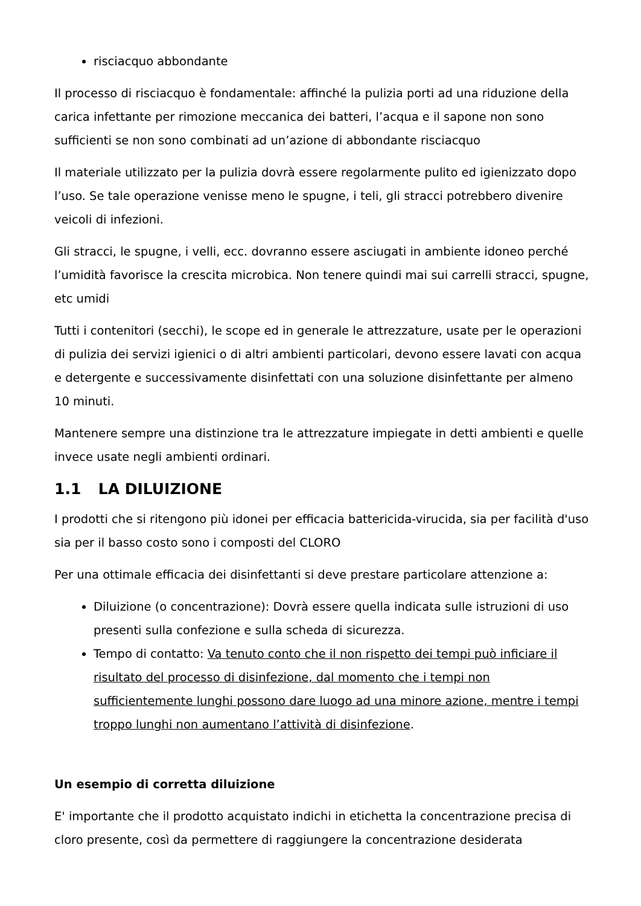risciacquo abbondante
Il processo di risciacquo è fondamentale: affinché la pulizia porti ad una riduzione della carica infettante per rimozione meccanica dei batteri, l’acqua e il sapone non sono sufficienti se non sono combinati ad un’azione di abbondante risciacquo
Il materiale utilizzato per la pulizia dovrà essere regolarmente pulito ed igienizzato dopo l’uso. Se tale operazione venisse meno le spugne, i teli, gli stracci potrebbero divenire veicoli di infezioni.
Gli stracci, le spugne, i velli, ecc. dovranno essere asciugati in ambiente idoneo perché l’umidità favorisce la crescita microbica. Non tenere quindi mai sui carrelli stracci, spugne, etc umidi
Tutti i contenitori (secchi), le scope ed in generale le attrezzature, usate per le operazioni di pulizia dei servizi igienici o di altri ambienti particolari, devono essere lavati con acqua e detergente e successivamente disinfettati con una soluzione disinfettante per almeno 10 minuti.
Mantenere sempre una distinzione tra le attrezzature impiegate in detti ambienti e quelle invece usate negli ambienti ordinari.
1.1 LA DILUIZIONE
I prodotti che si ritengono più idonei per efficacia battericida-virucida, sia per facilità d'uso sia per il basso costo sono i composti del CLORO
Per una ottimale efficacia dei disinfettanti si deve prestare particolare attenzione a:
Diluizione (o concentrazione): Dovrà essere quella indicata sulle istruzioni di uso presenti sulla confezione e sulla scheda di sicurezza.
Tempo di contatto: Va tenuto conto che il non rispetto dei tempi può inficiare il risultato del processo di disinfezione, dal momento che i tempi non sufficientemente lunghi possono dare luogo ad una minore azione, mentre i tempi troppo lunghi non aumentano l’attività di disinfezione.
Un esempio di corretta diluizione
E' importante che il prodotto acquistato indichi in etichetta la concentrazione precisa di cloro presente, così da permettere di raggiungere la concentrazione desiderata